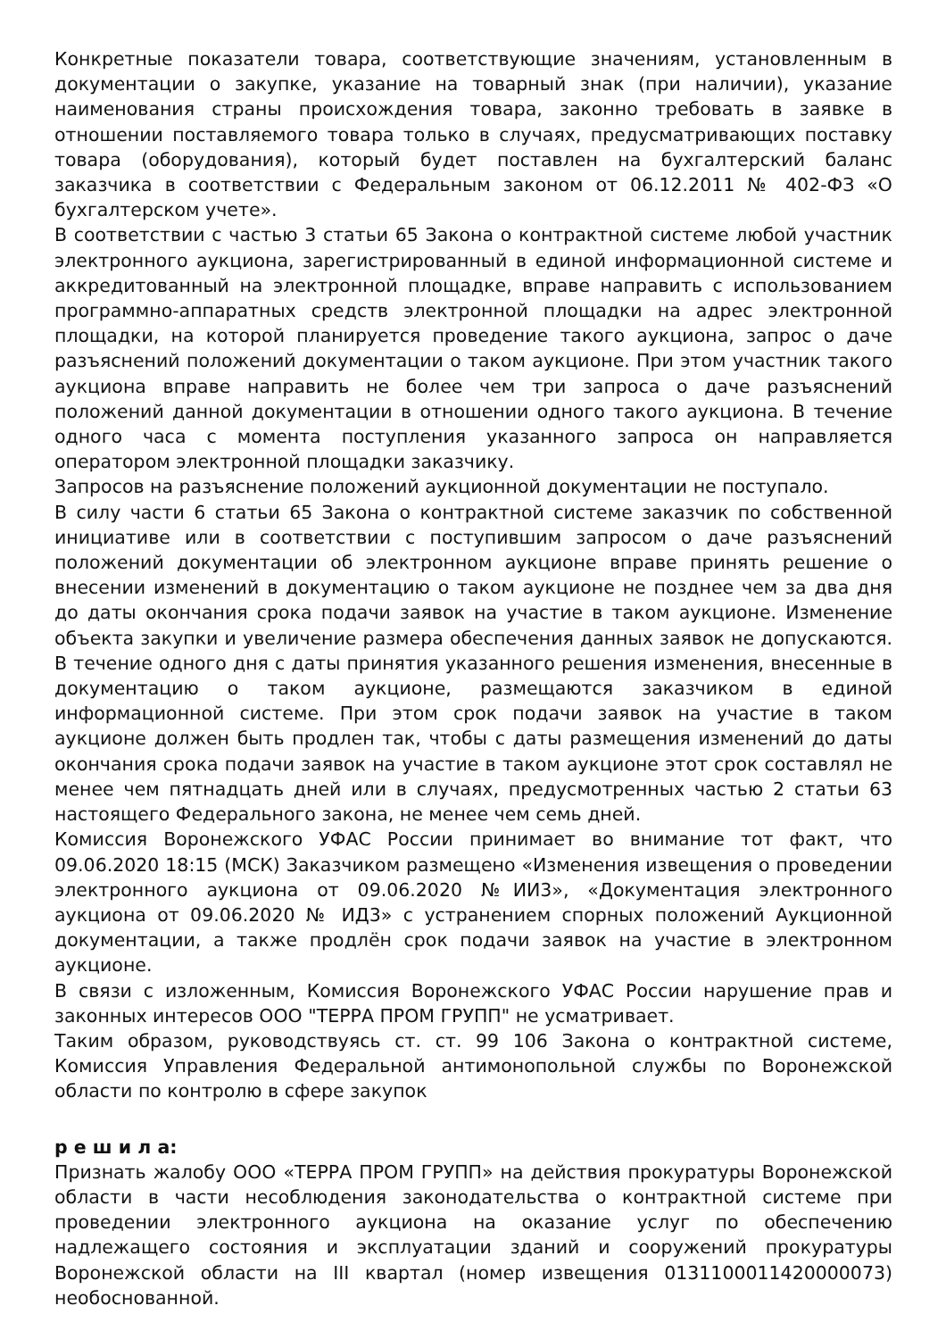Конкретные показатели товара, соответствующие значениям, установленным в документации о закупке, указание на товарный знак (при наличии), указание наименования страны происхождения товара, законно требовать в заявке в отношении поставляемого товара только в случаях, предусматривающих поставку товара (оборудования), который будет поставлен на бухгалтерский баланс заказчика в соответствии с Федеральным законом от 06.12.2011 № 402-ФЗ «О бухгалтерском учете».
В соответствии с частью 3 статьи 65 Закона о контрактной системе любой участник электронного аукциона, зарегистрированный в единой информационной системе и аккредитованный на электронной площадке, вправе направить с использованием программно-аппаратных средств электронной площадки на адрес электронной площадки, на которой планируется проведение такого аукциона, запрос о даче разъяснений положений документации о таком аукционе. При этом участник такого аукциона вправе направить не более чем три запроса о даче разъяснений положений данной документации в отношении одного такого аукциона. В течение одного часа с момента поступления указанного запроса он направляется оператором электронной площадки заказчику.
Запросов на разъяснение положений аукционной документации не поступало.
В силу части 6 статьи 65 Закона о контрактной системе заказчик по собственной инициативе или в соответствии с поступившим запросом о даче разъяснений положений документации об электронном аукционе вправе принять решение о внесении изменений в документацию о таком аукционе не позднее чем за два дня до даты окончания срока подачи заявок на участие в таком аукционе. Изменение объекта закупки и увеличение размера обеспечения данных заявок не допускаются. В течение одного дня с даты принятия указанного решения изменения, внесенные в документацию о таком аукционе, размещаются заказчиком в единой информационной системе. При этом срок подачи заявок на участие в таком аукционе должен быть продлен так, чтобы с даты размещения изменений до даты окончания срока подачи заявок на участие в таком аукционе этот срок составлял не менее чем пятнадцать дней или в случаях, предусмотренных частью 2 статьи 63 настоящего Федерального закона, не менее чем семь дней.
Комиссия Воронежского УФАС России принимает во внимание тот факт, что 09.06.2020 18:15 (МСК) Заказчиком размещено «Изменения извещения о проведении электронного аукциона от 09.06.2020 №ИИ3», «Документация электронного аукциона от 09.06.2020 № ИД3» с устранением спорных положений Аукционной документации, а также продлён срок подачи заявок на участие в электронном аукционе.
В связи с изложенным, Комиссия Воронежского УФАС России нарушение прав и законных интересов ООО "ТЕРРА ПРОМ ГРУПП" не усматривает.
Таким образом, руководствуясь ст. ст. 99 106 Закона о контрактной системе, Комиссия Управления Федеральной антимонопольной службы по Воронежской области по контролю в сфере закупок
р е ш и л а:
Признать жалобу ООО «ТЕРРА ПРОМ ГРУПП» на действия прокуратуры Воронежской области в части несоблюдения законодательства о контрактной системе при проведении электронного аукциона на оказание услуг по обеспечению надлежащего состояния и эксплуатации зданий и сооружений прокуратуры Воронежской области на III квартал (номер извещения 0131100011420000073) необоснованной.